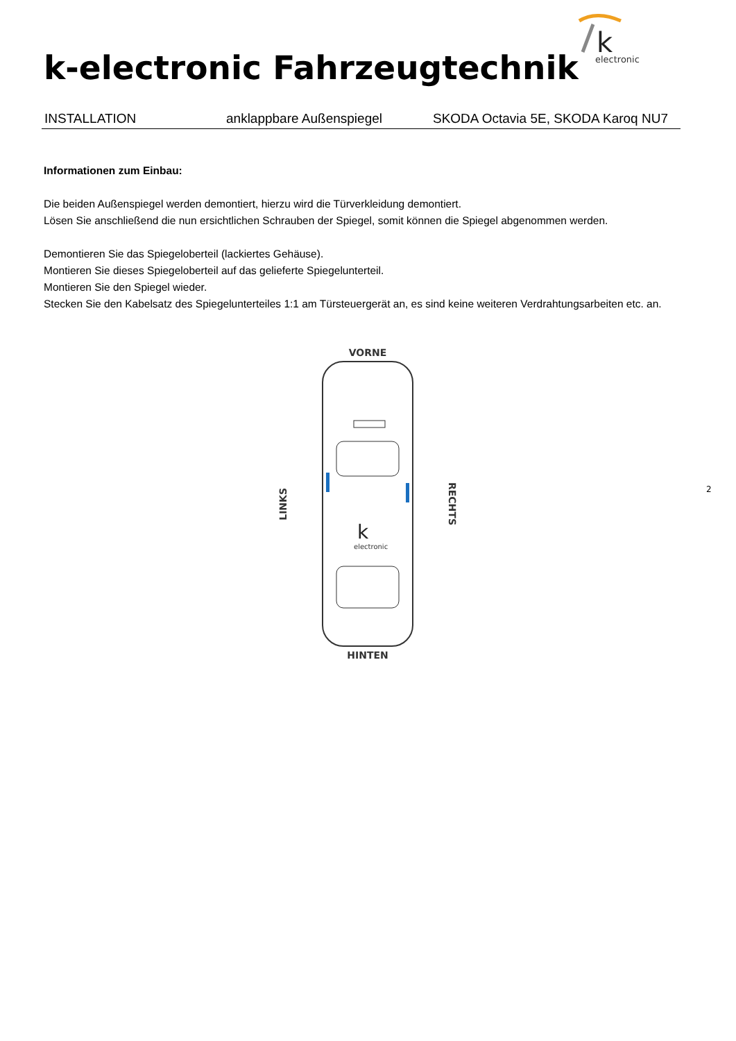k
electronic
k-electronic Fahrzeugtechnik
INSTALLATION anklappbare Außenspiegel SKODA Octavia 5E, SKODA Karoq NU7
Informationen zum Einbau:
Die beiden Außenspiegel werden demontiert, hierzu wird die Türverkleidung demontiert.
Lösen Sie anschließend die nun ersichtlichen Schrauben der Spiegel, somit können die Spiegel abgenommen werden.
Demontieren Sie das Spiegeloberteil (lackiertes Gehäuse).
Montieren Sie dieses Spiegeloberteil auf das gelieferte Spiegelunterteil.
Montieren Sie den Spiegel wieder.
Stecken Sie den Kabelsatz des Spiegelunterteiles 1:1 am Türsteuergerät an, es sind keine weiteren Verdrahtungsarbeiten etc. an.
VORNE
LINKS
k
electronic
RECHTS
HINTEN
2